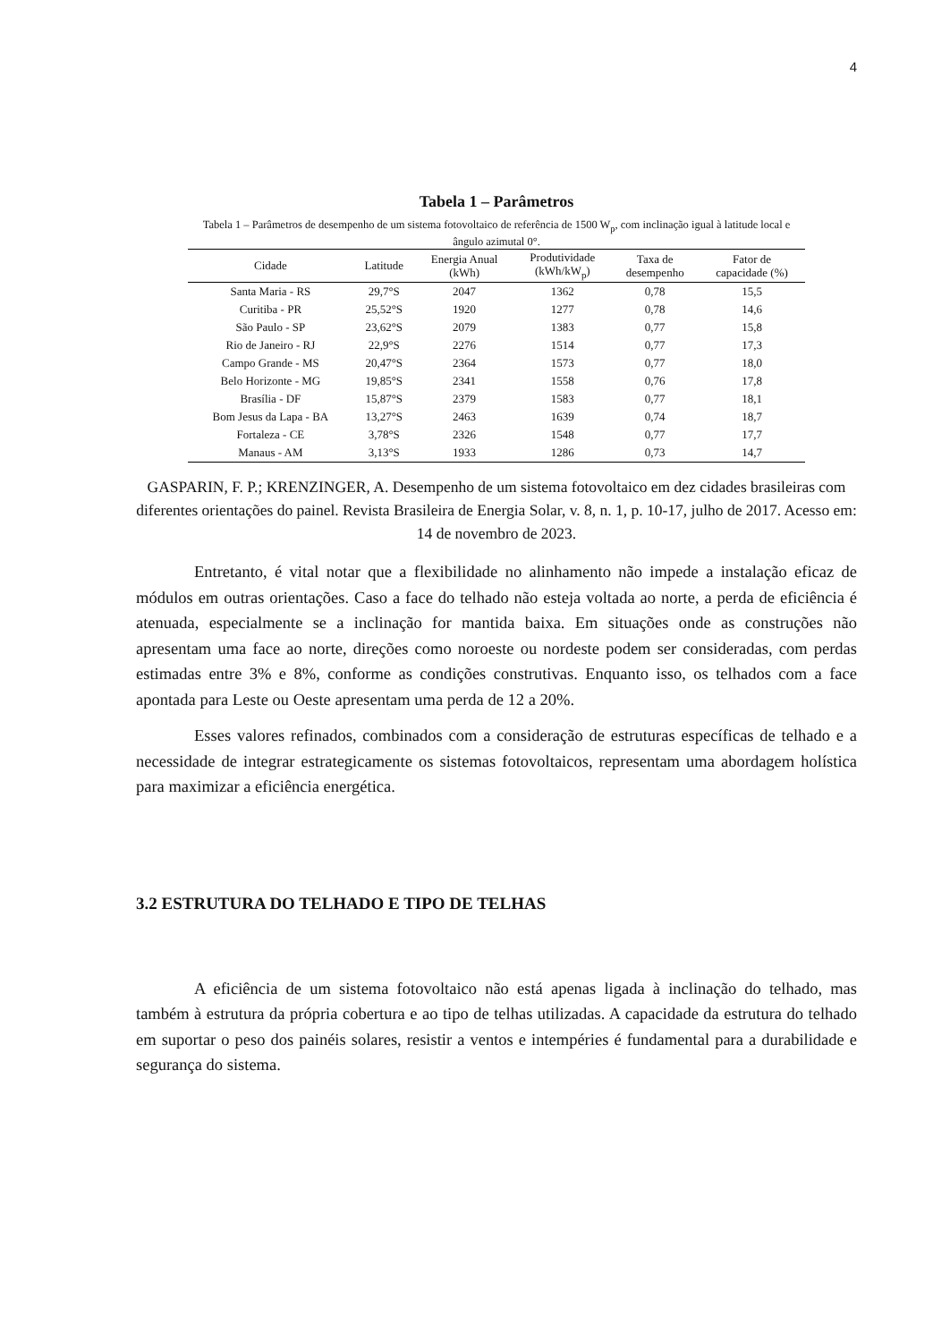4
Tabela 1 – Parâmetros
Tabela 1 – Parâmetros de desempenho de um sistema fotovoltaico de referência de 1500 W<sub>p</sub>, com inclinação igual à latitude local e ângulo azimutal 0°.
| Cidade | Latitude | Energia Anual (kWh) | Produtividade (kWh/kW<sub>p</sub>) | Taxa de desempenho | Fator de capacidade (%) |
| --- | --- | --- | --- | --- | --- |
| Santa Maria - RS | 29,7°S | 2047 | 1362 | 0,78 | 15,5 |
| Curitiba - PR | 25,52°S | 1920 | 1277 | 0,78 | 14,6 |
| São Paulo - SP | 23,62°S | 2079 | 1383 | 0,77 | 15,8 |
| Rio de Janeiro - RJ | 22,9°S | 2276 | 1514 | 0,77 | 17,3 |
| Campo Grande - MS | 20,47°S | 2364 | 1573 | 0,77 | 18,0 |
| Belo Horizonte - MG | 19,85°S | 2341 | 1558 | 0,76 | 17,8 |
| Brasília - DF | 15,87°S | 2379 | 1583 | 0,77 | 18,1 |
| Bom Jesus da Lapa - BA | 13,27°S | 2463 | 1639 | 0,74 | 18,7 |
| Fortaleza - CE | 3,78°S | 2326 | 1548 | 0,77 | 17,7 |
| Manaus - AM | 3,13°S | 1933 | 1286 | 0,73 | 14,7 |
GASPARIN, F. P.; KRENZINGER, A. Desempenho de um sistema fotovoltaico em dez cidades brasileiras com diferentes orientações do painel. Revista Brasileira de Energia Solar, v. 8, n. 1, p. 10-17, julho de 2017. Acesso em: 14 de novembro de 2023.
Entretanto, é vital notar que a flexibilidade no alinhamento não impede a instalação eficaz de módulos em outras orientações. Caso a face do telhado não esteja voltada ao norte, a perda de eficiência é atenuada, especialmente se a inclinação for mantida baixa. Em situações onde as construções não apresentam uma face ao norte, direções como noroeste ou nordeste podem ser consideradas, com perdas estimadas entre 3% e 8%, conforme as condições construtivas. Enquanto isso, os telhados com a face apontada para Leste ou Oeste apresentam uma perda de 12 a 20%.
Esses valores refinados, combinados com a consideração de estruturas específicas de telhado e a necessidade de integrar estrategicamente os sistemas fotovoltaicos, representam uma abordagem holística para maximizar a eficiência energética.
3.2 ESTRUTURA DO TELHADO E TIPO DE TELHAS
A eficiência de um sistema fotovoltaico não está apenas ligada à inclinação do telhado, mas também à estrutura da própria cobertura e ao tipo de telhas utilizadas. A capacidade da estrutura do telhado em suportar o peso dos painéis solares, resistir a ventos e intempéries é fundamental para a durabilidade e segurança do sistema.